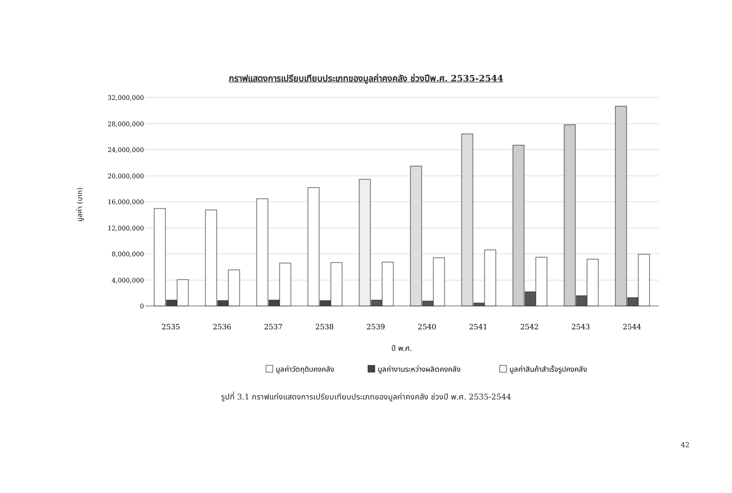กราฟแสดงการเปรียบเทียบประเภทของมูลค่าคงคลัง ช่วงปีพ.ศ. 2535-2544
32,000,000
28,000,000
24,000,000
20,000,000
16,000,000
12,000,000
8,000,000
4,000,000
0
มูลค่า (บาท)
2535
2536
2537
2538
2539
2540
2541
2542
2543
2544
ปี พ.ศ.
มูลค่าวัตถุดิบคงคลัง
มูลค่างานระหว่างผลิตคงคลัง
มูลค่าสินค้าสำเร็จรูปคงคลัง
รูปที่ 3.1 กราฟแท่งแสดงการเปรียบเทียบประเภทของมูลค่าคงคลัง ช่วงปี พ.ศ. 2535-2544
42